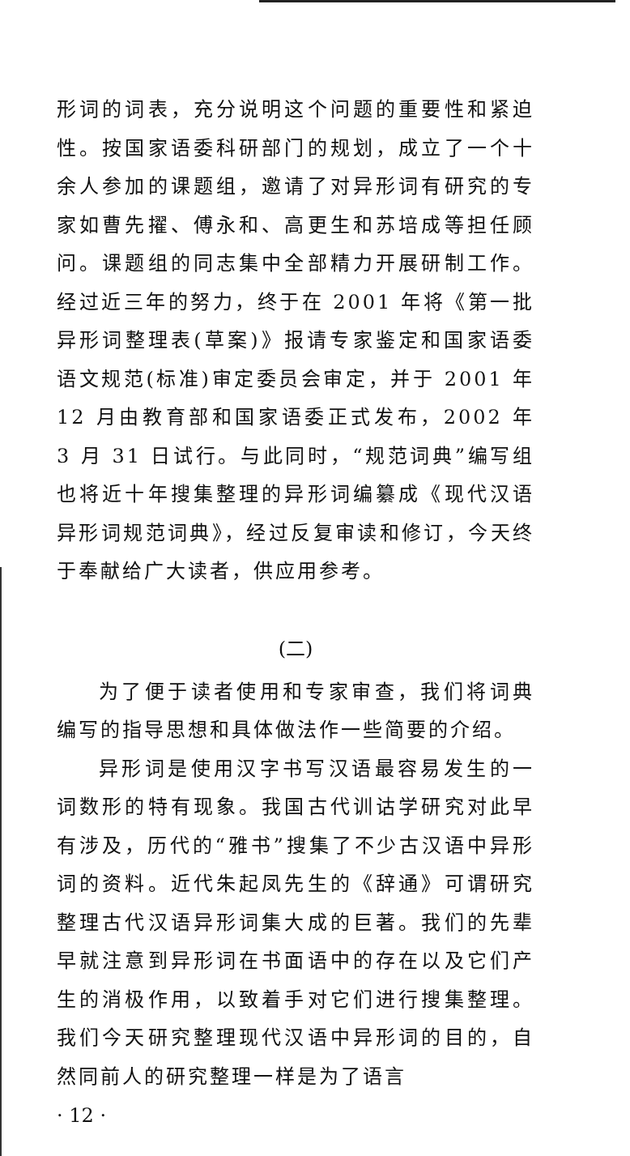形词的词表，充分说明这个问题的重要性和紧迫性。按国家语委科研部门的规划，成立了一个十余人参加的课题组，邀请了对异形词有研究的专家如曹先擢、傅永和、高更生和苏培成等担任顾问。课题组的同志集中全部精力开展研制工作。经过近三年的努力，终于在 2001 年将《第一批异形词整理表(草案)》报请专家鉴定和国家语委语文规范(标准)审定委员会审定，并于 2001 年 12 月由教育部和国家语委正式发布，2002 年 3 月 31 日试行。与此同时，“规范词典”编写组也将近十年搜集整理的异形词编纂成《现代汉语异形词规范词典》，经过反复审读和修订，今天终于奉献给广大读者，供应用参考。
(二)
为了便于读者使用和专家审查，我们将词典编写的指导思想和具体做法作一些简要的介绍。
异形词是使用汉字书写汉语最容易发生的一词数形的特有现象。我国古代训诂学研究对此早有涉及，历代的“雅书”搜集了不少古汉语中异形词的资料。近代朱起凤先生的《辞通》可谓研究整理古代汉语异形词集大成的巨著。我们的先辈早就注意到异形词在书面语中的存在以及它们产生的消极作用，以致着手对它们进行搜集整理。我们今天研究整理现代汉语中异形词的目的，自然同前人的研究整理一样是为了语言
· 12 ·